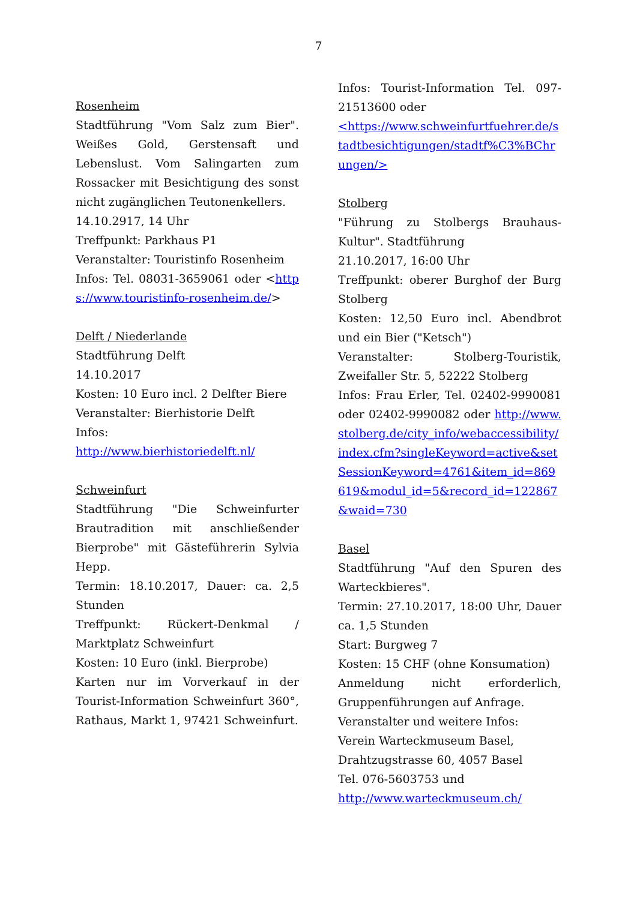7
Rosenheim
Stadtführung "Vom Salz zum Bier". Weißes Gold, Gerstensaft und Lebenslust. Vom Salingarten zum Rossacker mit Besichtigung des sonst nicht zugänglichen Teutonenkellers.
14.10.2917, 14 Uhr
Treffpunkt: Parkhaus P1
Veranstalter: Touristinfo Rosenheim
Infos: Tel. 08031-3659061 oder <https://www.touristinfo-rosenheim.de/>
Delft / Niederlande
Stadtführung Delft
14.10.2017
Kosten: 10 Euro incl. 2 Delfter Biere
Veranstalter: Bierhistorie Delft
Infos:
http://www.bierhistoriedelft.nl/
Schweinfurt
Stadtführung "Die Schweinfurter Brautradition mit anschließender Bierprobe" mit Gästeführerin Sylvia Hepp.
Termin: 18.10.2017, Dauer: ca. 2,5 Stunden
Treffpunkt: Rückert-Denkmal / Marktplatz Schweinfurt
Kosten: 10 Euro (inkl. Bierprobe)
Karten nur im Vorverkauf in der Tourist-Information Schweinfurt 360°, Rathaus, Markt 1, 97421 Schweinfurt.
Infos: Tourist-Information Tel. 097-21513600 oder
<https://www.schweinfurtfuehrer.de/stadtbesichtigungen/stadtf%C3%BChrungen/>
Stolberg
"Führung zu Stolbergs Brauhaus-Kultur". Stadtführung
21.10.2017, 16:00 Uhr
Treffpunkt: oberer Burghof der Burg Stolberg
Kosten: 12,50 Euro incl. Abendbrot und ein Bier ("Ketsch")
Veranstalter: Stolberg-Touristik, Zweifaller Str. 5, 52222 Stolberg
Infos: Frau Erler, Tel. 02402-9990081 oder 02402-9990082 oder http://www.stolberg.de/city_info/webaccessibility/index.cfm?singleKeyword=active&setSessionKeyword=4761&item_id=869619&modul_id=5&record_id=122867&waid=730
Basel
Stadtführung "Auf den Spuren des Warteckbieres".
Termin: 27.10.2017, 18:00 Uhr, Dauer ca. 1,5 Stunden
Start: Burgweg 7
Kosten: 15 CHF (ohne Konsumation)
Anmeldung nicht erforderlich, Gruppenführungen auf Anfrage.
Veranstalter und weitere Infos:
Verein Warteckmuseum Basel,
Drahtzugstrasse 60, 4057 Basel
Tel. 076-5603753 und
http://www.warteckmuseum.ch/